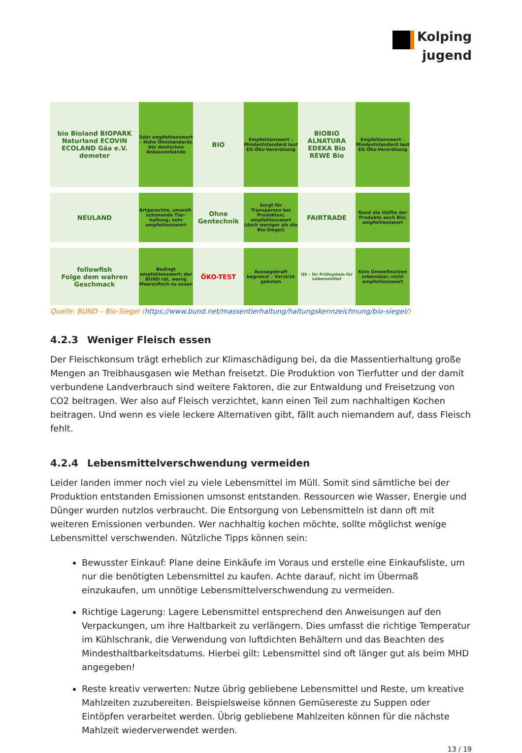Kolping
jugend
bio Bioland BIOPARK Naturland ECOVIN ECOLAND Gäa e.V. demeter
Sehr empfehlenswert – Hohe Ökostandards der deutschen Anbauverbände
BIO
Empfehlenswert – Mindeststandard laut EG-Öko-Verordnung
BIOBIO ALNATURA EDEKA Bio REWE Bio
Empfehlenswert – Mindeststandard laut EG-Öko-Verordnung
NEULAND
Artgerechte, umwelt-schonende Tier-haltung; sehr empfehlenswert
Ohne Gentechnik
Sorgt für Transparenz bei Produkten; empfehlenswert (doch weniger als die Bio-Siegel)
FAIRTRADE
Rund die Hälfte der Produkte auch Bio; empfehlenswert
followfish
Folge dem wahren Geschmack
Bedingt empfehlenswert; der BUND rät, wenig Meeresfisch zu essen
ÖKO-TEST
Aussagekraft begrenzt – Vorsicht geboten
QS – Ihr Prüfsystem für Lebensmittel
Kein Umweltnutzen erkennbar; nicht empfehlenswert
Quelle: BUND – Bio-Siegel (https://www.bund.net/massentierhaltung/haltungskennzeichnung/bio-siegel/)
4.2.3 Weniger Fleisch essen
Der Fleischkonsum trägt erheblich zur Klimaschädigung bei, da die Massentierhaltung große Mengen an Treibhausgasen wie Methan freisetzt. Die Produktion von Tierfutter und der damit verbundene Landverbrauch sind weitere Faktoren, die zur Entwaldung und Freisetzung von CO2 beitragen. Wer also auf Fleisch verzichtet, kann einen Teil zum nachhaltigen Kochen beitragen. Und wenn es viele leckere Alternativen gibt, fällt auch niemandem auf, dass Fleisch fehlt.
4.2.4 Lebensmittelverschwendung vermeiden
Leider landen immer noch viel zu viele Lebensmittel im Müll. Somit sind sämtliche bei der Produktion entstanden Emissionen umsonst entstanden. Ressourcen wie Wasser, Energie und Dünger wurden nutzlos verbraucht. Die Entsorgung von Lebensmitteln ist dann oft mit weiteren Emissionen verbunden. Wer nachhaltig kochen möchte, sollte möglichst wenige Lebensmittel verschwenden. Nützliche Tipps können sein:
Bewusster Einkauf: Plane deine Einkäufe im Voraus und erstelle eine Einkaufsliste, um nur die benötigten Lebensmittel zu kaufen. Achte darauf, nicht im Übermaß einzukaufen, um unnötige Lebensmittelverschwendung zu vermeiden.
Richtige Lagerung: Lagere Lebensmittel entsprechend den Anweisungen auf den Verpackungen, um ihre Haltbarkeit zu verlängern. Dies umfasst die richtige Temperatur im Kühlschrank, die Verwendung von luftdichten Behältern und das Beachten des Mindesthaltbarkeitsdatums. Hierbei gilt: Lebensmittel sind oft länger gut als beim MHD angegeben!
Reste kreativ verwerten: Nutze übrig gebliebene Lebensmittel und Reste, um kreative Mahlzeiten zuzubereiten. Beispielsweise können Gemüsereste zu Suppen oder Eintöpfen verarbeitet werden. Übrig gebliebene Mahlzeiten können für die nächste Mahlzeit wiederverwendet werden.
13 / 19